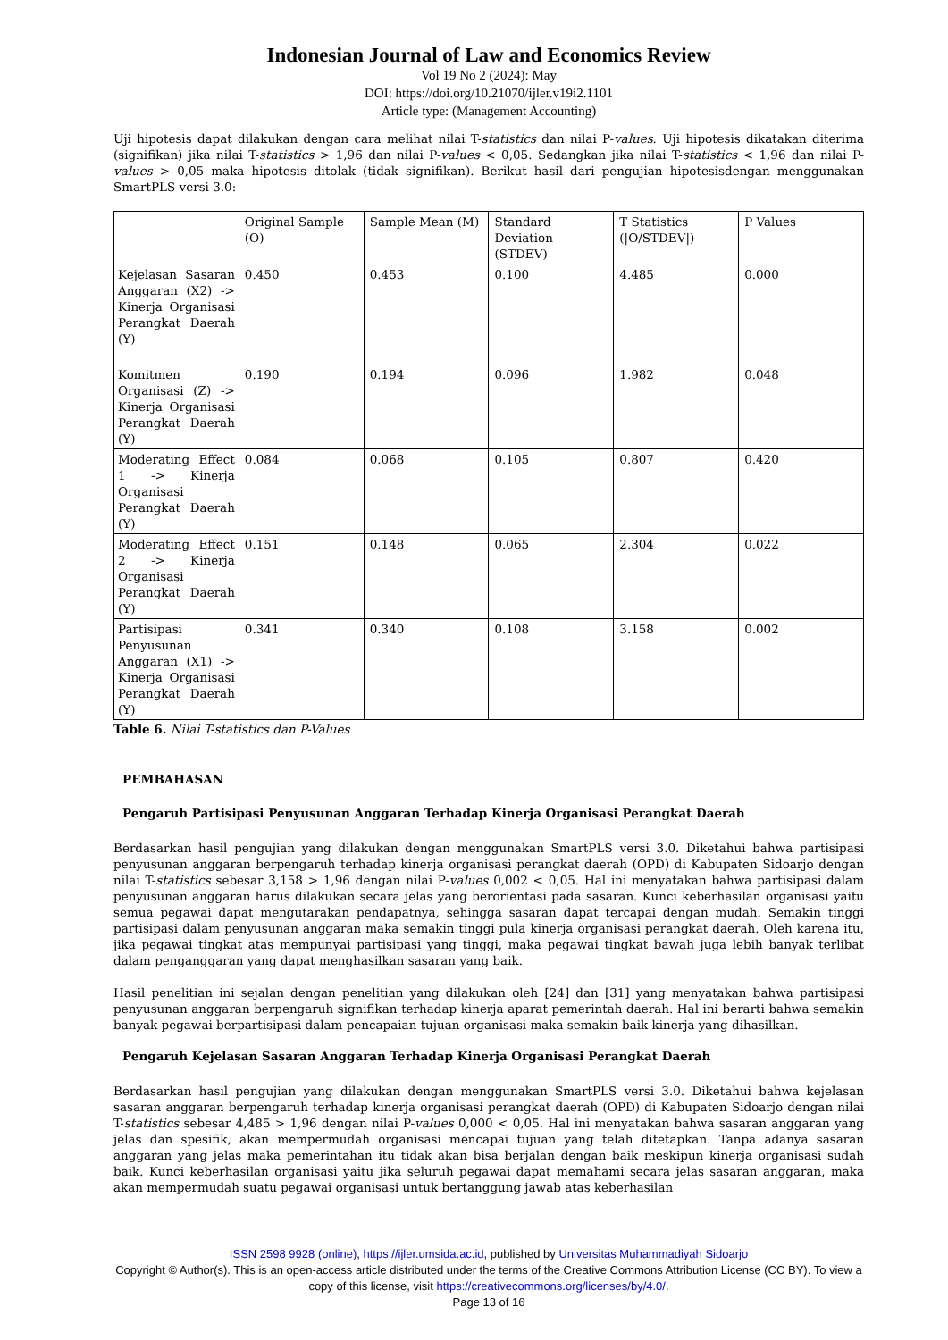Indonesian Journal of Law and Economics Review
Vol 19 No 2 (2024): May
DOI: https://doi.org/10.21070/ijler.v19i2.1101
Article type: (Management Accounting)
Uji hipotesis dapat dilakukan dengan cara melihat nilai T-statistics dan nilai P-values. Uji hipotesis dikatakan diterima (signifikan) jika nilai T-statistics > 1,96 dan nilai P-values < 0,05. Sedangkan jika nilai T-statistics < 1,96 dan nilai P-values > 0,05 maka hipotesis ditolak (tidak signifikan). Berikut hasil dari pengujian hipotesisdengan menggunakan SmartPLS versi 3.0:
| | Original Sample (O) | Sample Mean (M) | Standard Deviation (STDEV) | T Statistics (/O/STDEV/) | P Values |
| Kejelasan Sasaran Anggaran (X2) -> Kinerja Organisasi Perangkat Daerah (Y) | 0.450 | 0.453 | 0.100 | 4.485 | 0.000 |
| Komitmen Organisasi (Z) -> Kinerja Organisasi Perangkat Daerah (Y) | 0.190 | 0.194 | 0.096 | 1.982 | 0.048 |
| Moderating Effect 1 -> Kinerja Organisasi Perangkat Daerah (Y) | 0.084 | 0.068 | 0.105 | 0.807 | 0.420 |
| Moderating Effect 2 -> Kinerja Organisasi Perangkat Daerah (Y) | 0.151 | 0.148 | 0.065 | 2.304 | 0.022 |
| Partisipasi Penyusunan Anggaran (X1) -> Kinerja Organisasi Perangkat Daerah (Y) | 0.341 | 0.340 | 0.108 | 3.158 | 0.002 |
Table 6. Nilai T-statistics dan P-Values
PEMBAHASAN
Pengaruh Partisipasi Penyusunan Anggaran Terhadap Kinerja Organisasi Perangkat Daerah
Berdasarkan hasil pengujian yang dilakukan dengan menggunakan SmartPLS versi 3.0. Diketahui bahwa partisipasi penyusunan anggaran berpengaruh terhadap kinerja organisasi perangkat daerah (OPD) di Kabupaten Sidoarjo dengan nilai T-statistics sebesar 3,158 > 1,96 dengan nilai P-values 0,002 < 0,05. Hal ini menyatakan bahwa partisipasi dalam penyusunan anggaran harus dilakukan secara jelas yang berorientasi pada sasaran. Kunci keberhasilan organisasi yaitu semua pegawai dapat mengutarakan pendapatnya, sehingga sasaran dapat tercapai dengan mudah. Semakin tinggi partisipasi dalam penyusunan anggaran maka semakin tinggi pula kinerja organisasi perangkat daerah. Oleh karena itu, jika pegawai tingkat atas mempunyai partisipasi yang tinggi, maka pegawai tingkat bawah juga lebih banyak terlibat dalam penganggaran yang dapat menghasilkan sasaran yang baik.
Hasil penelitian ini sejalan dengan penelitian yang dilakukan oleh [24] dan [31] yang menyatakan bahwa partisipasi penyusunan anggaran berpengaruh signifikan terhadap kinerja aparat pemerintah daerah. Hal ini berarti bahwa semakin banyak pegawai berpartisipasi dalam pencapaian tujuan organisasi maka semakin baik kinerja yang dihasilkan.
Pengaruh Kejelasan Sasaran Anggaran Terhadap Kinerja Organisasi Perangkat Daerah
Berdasarkan hasil pengujian yang dilakukan dengan menggunakan SmartPLS versi 3.0. Diketahui bahwa kejelasan sasaran anggaran berpengaruh terhadap kinerja organisasi perangkat daerah (OPD) di Kabupaten Sidoarjo dengan nilai T-statistics sebesar 4,485 > 1,96 dengan nilai P-values 0,000 < 0,05. Hal ini menyatakan bahwa sasaran anggaran yang jelas dan spesifik, akan mempermudah organisasi mencapai tujuan yang telah ditetapkan. Tanpa adanya sasaran anggaran yang jelas maka pemerintahan itu tidak akan bisa berjalan dengan baik meskipun kinerja organisasi sudah baik. Kunci keberhasilan organisasi yaitu jika seluruh pegawai dapat memahami secara jelas sasaran anggaran, maka akan mempermudah suatu pegawai organisasi untuk bertanggung jawab atas keberhasilan
ISSN 2598 9928 (online), https://ijler.umsida.ac.id, published by Universitas Muhammadiyah Sidoarjo
Copyright © Author(s). This is an open-access article distributed under the terms of the Creative Commons Attribution License (CC BY). To view a copy of this license, visit https://creativecommons.org/licenses/by/4.0/.
Page 13 of 16